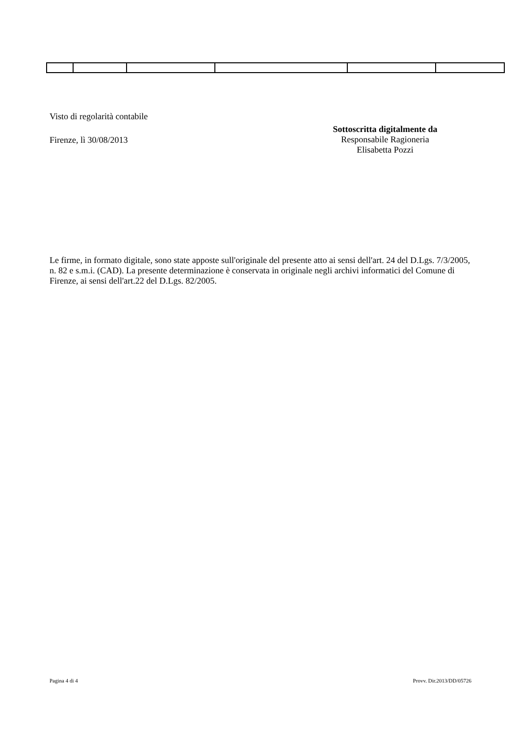Visto di regolarità contabile
Firenze, lì 30/08/2013
Sottoscritta digitalmente da
Responsabile Ragioneria
Elisabetta Pozzi
Le firme, in formato digitale, sono state apposte sull'originale del presente atto ai sensi dell'art. 24 del D.Lgs. 7/3/2005, n. 82 e s.m.i. (CAD). La presente determinazione è conservata in originale negli archivi informatici del Comune di Firenze, ai sensi dell'art.22 del D.Lgs. 82/2005.
Pagina 4 di 4 Provv. Dir.2013/DD/05726